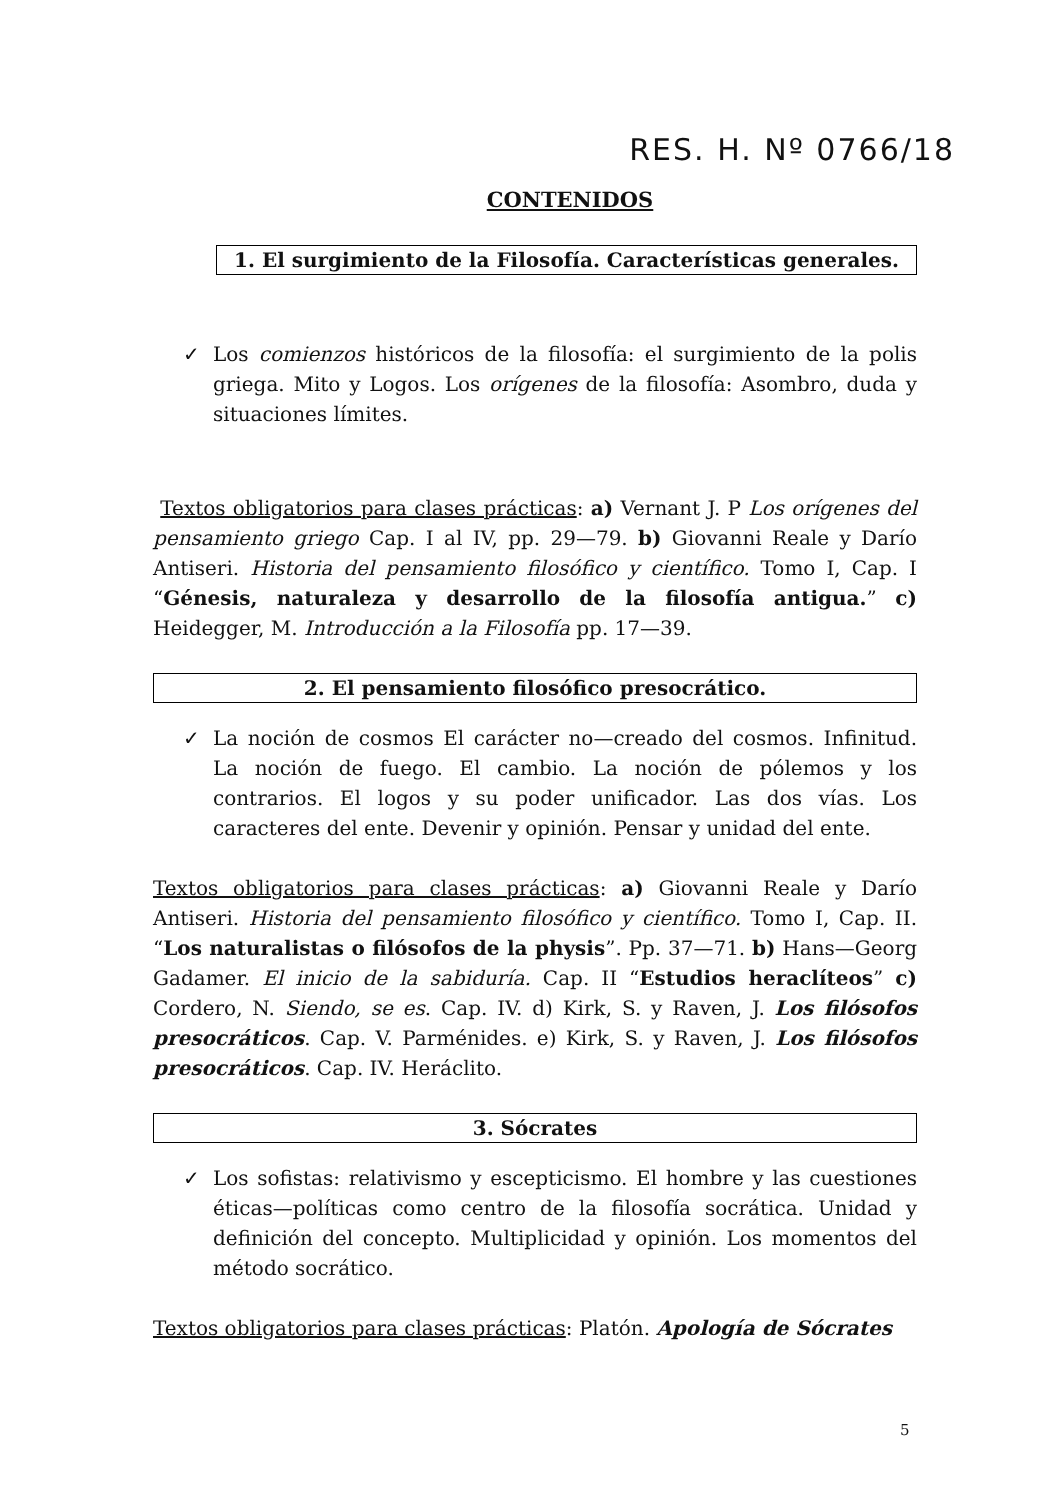RES. H. Nº 0766/18
CONTENIDOS
1. El surgimiento de la Filosofía. Características generales.
✓ Los comienzos históricos de la filosofía: el surgimiento de la polis griega. Mito y Logos. Los orígenes de la filosofía: Asombro, duda y situaciones límites.
Textos obligatorios para clases prácticas: a) Vernant J. P Los orígenes del pensamiento griego Cap. I al IV, pp. 29—79. b) Giovanni Reale y Darío Antiseri. Historia del pensamiento filosófico y científico. Tomo I, Cap. I “Génesis, naturaleza y desarrollo de la filosofía antigua.” c) Heidegger, M. Introducción a la Filosofía pp. 17—39.
2. El pensamiento filosófico presocrático.
✓ La noción de cosmos El carácter no—creado del cosmos. Infinitud. La noción de fuego. El cambio. La noción de pólemos y los contrarios. El logos y su poder unificador. Las dos vías. Los caracteres del ente. Devenir y opinión. Pensar y unidad del ente.
Textos obligatorios para clases prácticas: a) Giovanni Reale y Darío Antiseri. Historia del pensamiento filosófico y científico. Tomo I, Cap. II. “Los naturalistas o filósofos de la physis”. Pp. 37—71. b) Hans—Georg Gadamer. El inicio de la sabiduría. Cap. II “Estudios heraclíteos” c) Cordero, N. Siendo, se es. Cap. IV. d) Kirk, S. y Raven, J. Los filósofos presocráticos. Cap. V. Parménides. e) Kirk, S. y Raven, J. Los filósofos presocráticos. Cap. IV. Heráclito.
3. Sócrates
✓ Los sofistas: relativismo y escepticismo. El hombre y las cuestiones éticas—políticas como centro de la filosofía socrática. Unidad y definición del concepto. Multiplicidad y opinión. Los momentos del método socrático.
Textos obligatorios para clases prácticas: Platón. Apología de Sócrates
5